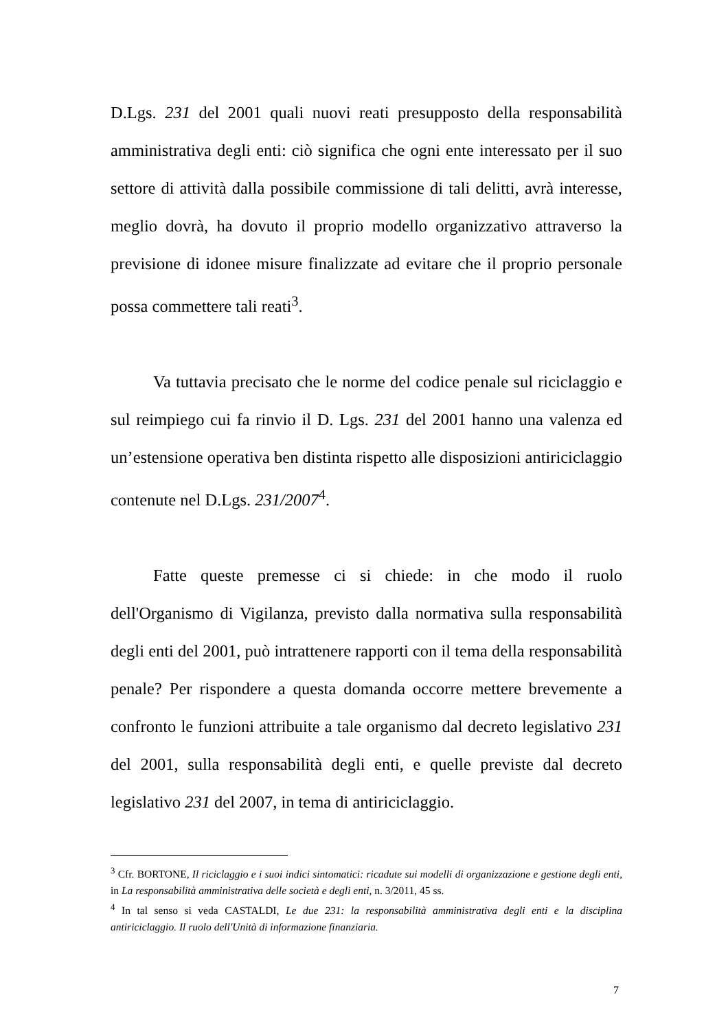D.Lgs. 231 del 2001 quali nuovi reati presupposto della responsabilità amministrativa degli enti: ciò significa che ogni ente interessato per il suo settore di attività dalla possibile commissione di tali delitti, avrà interesse, meglio dovrà, ha dovuto il proprio modello organizzativo attraverso la previsione di idonee misure finalizzate ad evitare che il proprio personale possa commettere tali reati<sup>3</sup>.
Va tuttavia precisato che le norme del codice penale sul riciclaggio e sul reimpiego cui fa rinvio il D. Lgs. 231 del 2001 hanno una valenza ed un’estensione operativa ben distinta rispetto alle disposizioni antiriciclaggio contenute nel D.Lgs. 231/2007<sup>4</sup>.
Fatte queste premesse ci si chiede: in che modo il ruolo dell'Organismo di Vigilanza, previsto dalla normativa sulla responsabilità degli enti del 2001, può intrattenere rapporti con il tema della responsabilità penale? Per rispondere a questa domanda occorre mettere brevemente a confronto le funzioni attribuite a tale organismo dal decreto legislativo 231 del 2001, sulla responsabilità degli enti, e quelle previste dal decreto legislativo 231 del 2007, in tema di antiriciclaggio.
<sup>3</sup> Cfr. BORTONE, Il riciclaggio e i suoi indici sintomatici: ricadute sui modelli di organizzazione e gestione degli enti, in La responsabilità amministrativa delle società e degli enti, n. 3/2011, 45 ss.
<sup>4</sup> In tal senso si veda CASTALDI, Le due 231: la responsabilità amministrativa degli enti e la disciplina antiriciclaggio. Il ruolo dell'Unità di informazione finanziaria.
7